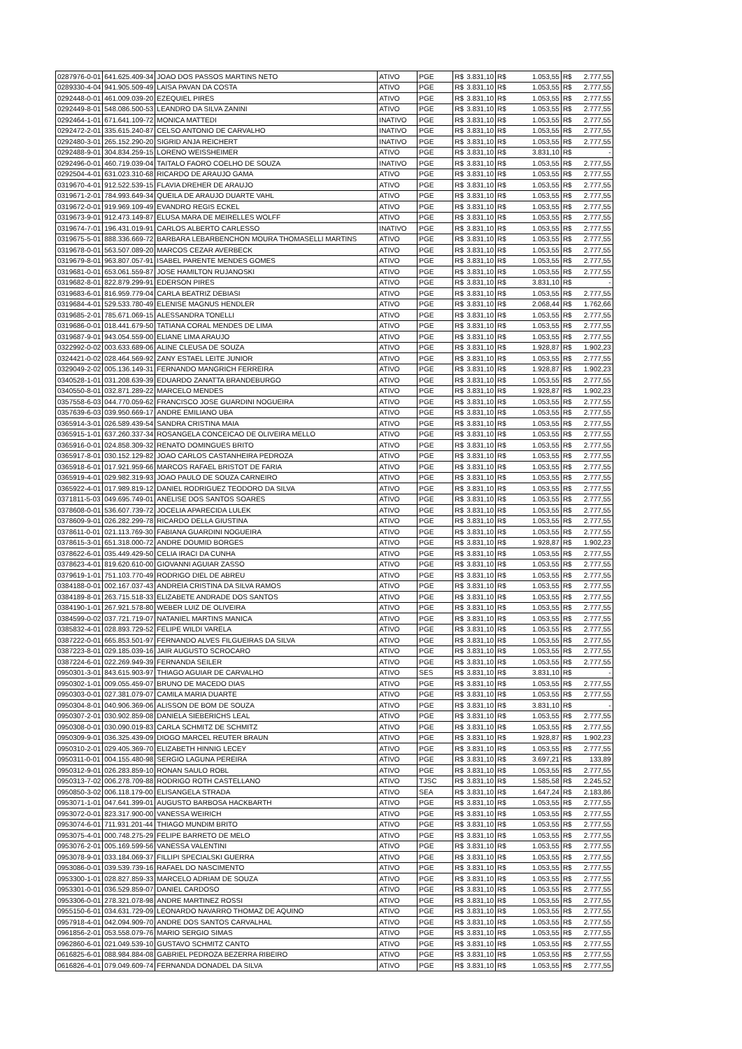| 0287976-0-01 | 641.625.409-34 | JOAO DOS PASSOS MARTINS NETO | ATIVO | PGE | R$ | 3.831,10 | R$ | 1.053,55 | R$ | 2.777,55 |
| 0289330-4-04 | 941.905.509-49 | LAISA PAVAN DA COSTA | ATIVO | PGE | R$ | 3.831,10 | R$ | 1.053,55 | R$ | 2.777,55 |
| 0292448-0-01 | 461.009.039-20 | EZEQUIEL PIRES | ATIVO | PGE | R$ | 3.831,10 | R$ | 1.053,55 | R$ | 2.777,55 |
| 0292449-8-01 | 548.086.500-53 | LEANDRO DA SILVA ZANINI | ATIVO | PGE | R$ | 3.831,10 | R$ | 1.053,55 | R$ | 2.777,55 |
| 0292464-1-01 | 671.641.109-72 | MONICA MATTEDI | INATIVO | PGE | R$ | 3.831,10 | R$ | 1.053,55 | R$ | 2.777,55 |
| 0292472-2-01 | 335.615.240-87 | CELSO ANTONIO DE CARVALHO | INATIVO | PGE | R$ | 3.831,10 | R$ | 1.053,55 | R$ | 2.777,55 |
| 0292480-3-01 | 265.152.290-20 | SIGRID ANJA REICHERT | INATIVO | PGE | R$ | 3.831,10 | R$ | 1.053,55 | R$ | 2.777,55 |
| 0292488-9-01 | 304.834.259-15 | LORENO WEISSHEIMER | ATIVO | PGE | R$ | 3.831,10 | R$ | 3.831,10 | R$ | - |
| 0292496-0-01 | 460.719.039-04 | TAITALO FAORO COELHO DE SOUZA | INATIVO | PGE | R$ | 3.831,10 | R$ | 1.053,55 | R$ | 2.777,55 |
| 0292504-4-01 | 631.023.310-68 | RICARDO DE ARAUJO GAMA | ATIVO | PGE | R$ | 3.831,10 | R$ | 1.053,55 | R$ | 2.777,55 |
| 0319670-4-01 | 912.522.539-15 | FLAVIA DREHER DE ARAUJO | ATIVO | PGE | R$ | 3.831,10 | R$ | 1.053,55 | R$ | 2.777,55 |
| 0319671-2-01 | 784.993.649-34 | QUEILA DE ARAUJO DUARTE VAHL | ATIVO | PGE | R$ | 3.831,10 | R$ | 1.053,55 | R$ | 2.777,55 |
| 0319672-0-01 | 919.969.109-49 | EVANDRO REGIS ECKEL | ATIVO | PGE | R$ | 3.831,10 | R$ | 1.053,55 | R$ | 2.777,55 |
| 0319673-9-01 | 912.473.149-87 | ELUSA MARA DE MEIRELLES WOLFF | ATIVO | PGE | R$ | 3.831,10 | R$ | 1.053,55 | R$ | 2.777,55 |
| 0319674-7-01 | 196.431.019-91 | CARLOS ALBERTO CARLESSO | INATIVO | PGE | R$ | 3.831,10 | R$ | 1.053,55 | R$ | 2.777,55 |
| 0319675-5-01 | 888.336.669-72 | BARBARA LEBARBENCHON MOURA THOMASELLI MARTINS | ATIVO | PGE | R$ | 3.831,10 | R$ | 1.053,55 | R$ | 2.777,55 |
| 0319678-0-01 | 563.507.089-20 | MARCOS CEZAR AVERBECK | ATIVO | PGE | R$ | 3.831,10 | R$ | 1.053,55 | R$ | 2.777,55 |
| 0319679-8-01 | 963.807.057-91 | ISABEL PARENTE MENDES GOMES | ATIVO | PGE | R$ | 3.831,10 | R$ | 1.053,55 | R$ | 2.777,55 |
| 0319681-0-01 | 653.061.559-87 | JOSE HAMILTON RUJANOSKI | ATIVO | PGE | R$ | 3.831,10 | R$ | 1.053,55 | R$ | 2.777,55 |
| 0319682-8-01 | 822.879.299-91 | EDERSON PIRES | ATIVO | PGE | R$ | 3.831,10 | R$ | 3.831,10 | R$ | - |
| 0319683-6-01 | 816.959.779-04 | CARLA BEATRIZ DEBIASI | ATIVO | PGE | R$ | 3.831,10 | R$ | 1.053,55 | R$ | 2.777,55 |
| 0319684-4-01 | 529.533.780-49 | ELENISE MAGNUS HENDLER | ATIVO | PGE | R$ | 3.831,10 | R$ | 2.068,44 | R$ | 1.762,66 |
| 0319685-2-01 | 785.671.069-15 | ALESSANDRA TONELLI | ATIVO | PGE | R$ | 3.831,10 | R$ | 1.053,55 | R$ | 2.777,55 |
| 0319686-0-01 | 018.441.679-50 | TATIANA CORAL MENDES DE LIMA | ATIVO | PGE | R$ | 3.831,10 | R$ | 1.053,55 | R$ | 2.777,55 |
| 0319687-9-01 | 943.054.559-00 | ELIANE LIMA ARAUJO | ATIVO | PGE | R$ | 3.831,10 | R$ | 1.053,55 | R$ | 2.777,55 |
| 0322992-0-02 | 003.633.689-06 | ALINE CLEUSA DE SOUZA | ATIVO | PGE | R$ | 3.831,10 | R$ | 1.928,87 | R$ | 1.902,23 |
| 0324421-0-02 | 028.464.569-92 | ZANY ESTAEL LEITE JUNIOR | ATIVO | PGE | R$ | 3.831,10 | R$ | 1.053,55 | R$ | 2.777,55 |
| 0329049-2-02 | 005.136.149-31 | FERNANDO MANGRICH FERREIRA | ATIVO | PGE | R$ | 3.831,10 | R$ | 1.928,87 | R$ | 1.902,23 |
| 0340528-1-01 | 031.208.639-39 | EDUARDO ZANATTA BRANDEBURGO | ATIVO | PGE | R$ | 3.831,10 | R$ | 1.053,55 | R$ | 2.777,55 |
| 0340550-8-01 | 032.871.289-22 | MARCELO MENDES | ATIVO | PGE | R$ | 3.831,10 | R$ | 1.928,87 | R$ | 1.902,23 |
| 0357558-6-03 | 044.770.059-62 | FRANCISCO JOSE GUARDINI NOGUEIRA | ATIVO | PGE | R$ | 3.831,10 | R$ | 1.053,55 | R$ | 2.777,55 |
| 0357639-6-03 | 039.950.669-17 | ANDRE EMILIANO UBA | ATIVO | PGE | R$ | 3.831,10 | R$ | 1.053,55 | R$ | 2.777,55 |
| 0365914-3-01 | 026.589.439-54 | SANDRA CRISTINA MAIA | ATIVO | PGE | R$ | 3.831,10 | R$ | 1.053,55 | R$ | 2.777,55 |
| 0365915-1-01 | 637.260.337-34 | ROSANGELA CONCEICAO DE OLIVEIRA MELLO | ATIVO | PGE | R$ | 3.831,10 | R$ | 1.053,55 | R$ | 2.777,55 |
| 0365916-0-01 | 024.858.309-32 | RENATO DOMINGUES BRITO | ATIVO | PGE | R$ | 3.831,10 | R$ | 1.053,55 | R$ | 2.777,55 |
| 0365917-8-01 | 030.152.129-82 | JOAO CARLOS CASTANHEIRA PEDROZA | ATIVO | PGE | R$ | 3.831,10 | R$ | 1.053,55 | R$ | 2.777,55 |
| 0365918-6-01 | 017.921.959-66 | MARCOS RAFAEL BRISTOT DE FARIA | ATIVO | PGE | R$ | 3.831,10 | R$ | 1.053,55 | R$ | 2.777,55 |
| 0365919-4-01 | 029.982.319-93 | JOAO PAULO DE SOUZA CARNEIRO | ATIVO | PGE | R$ | 3.831,10 | R$ | 1.053,55 | R$ | 2.777,55 |
| 0365922-4-01 | 017.989.819-12 | DANIEL RODRIGUEZ TEODORO DA SILVA | ATIVO | PGE | R$ | 3.831,10 | R$ | 1.053,55 | R$ | 2.777,55 |
| 0371811-5-03 | 049.695.749-01 | ANELISE DOS SANTOS SOARES | ATIVO | PGE | R$ | 3.831,10 | R$ | 1.053,55 | R$ | 2.777,55 |
| 0378608-0-01 | 536.607.739-72 | JOCELIA APARECIDA LULEK | ATIVO | PGE | R$ | 3.831,10 | R$ | 1.053,55 | R$ | 2.777,55 |
| 0378609-9-01 | 026.282.299-78 | RICARDO DELLA GIUSTINA | ATIVO | PGE | R$ | 3.831,10 | R$ | 1.053,55 | R$ | 2.777,55 |
| 0378611-0-01 | 021.113.769-30 | FABIANA GUARDINI NOGUEIRA | ATIVO | PGE | R$ | 3.831,10 | R$ | 1.053,55 | R$ | 2.777,55 |
| 0378615-3-01 | 651.318.000-72 | ANDRE DOUMID BORGES | ATIVO | PGE | R$ | 3.831,10 | R$ | 1.928,87 | R$ | 1.902,23 |
| 0378622-6-01 | 035.449.429-50 | CELIA IRACI DA CUNHA | ATIVO | PGE | R$ | 3.831,10 | R$ | 1.053,55 | R$ | 2.777,55 |
| 0378623-4-01 | 819.620.610-00 | GIOVANNI AGUIAR ZASSO | ATIVO | PGE | R$ | 3.831,10 | R$ | 1.053,55 | R$ | 2.777,55 |
| 0379619-1-01 | 751.103.770-49 | RODRIGO DIEL DE ABREU | ATIVO | PGE | R$ | 3.831,10 | R$ | 1.053,55 | R$ | 2.777,55 |
| 0384188-0-01 | 002.167.037-43 | ANDREIA CRISTINA DA SILVA RAMOS | ATIVO | PGE | R$ | 3.831,10 | R$ | 1.053,55 | R$ | 2.777,55 |
| 0384189-8-01 | 263.715.518-33 | ELIZABETE ANDRADE DOS SANTOS | ATIVO | PGE | R$ | 3.831,10 | R$ | 1.053,55 | R$ | 2.777,55 |
| 0384190-1-01 | 267.921.578-80 | WEBER LUIZ DE OLIVEIRA | ATIVO | PGE | R$ | 3.831,10 | R$ | 1.053,55 | R$ | 2.777,55 |
| 0384599-0-02 | 037.721.719-07 | NATANIEL MARTINS MANICA | ATIVO | PGE | R$ | 3.831,10 | R$ | 1.053,55 | R$ | 2.777,55 |
| 0385832-4-01 | 028.893.729-52 | FELIPE WILDI VARELA | ATIVO | PGE | R$ | 3.831,10 | R$ | 1.053,55 | R$ | 2.777,55 |
| 0387222-0-01 | 665.853.501-97 | FERNANDO ALVES FILGUEIRAS DA SILVA | ATIVO | PGE | R$ | 3.831,10 | R$ | 1.053,55 | R$ | 2.777,55 |
| 0387223-8-01 | 029.185.039-16 | JAIR AUGUSTO SCROCARO | ATIVO | PGE | R$ | 3.831,10 | R$ | 1.053,55 | R$ | 2.777,55 |
| 0387224-6-01 | 022.269.949-39 | FERNANDA SEILER | ATIVO | PGE | R$ | 3.831,10 | R$ | 1.053,55 | R$ | 2.777,55 |
| 0950301-3-01 | 843.615.903-97 | THIAGO AGUIAR DE CARVALHO | ATIVO | SES | R$ | 3.831,10 | R$ | 3.831,10 | R$ | - |
| 0950302-1-01 | 009.055.459-07 | BRUNO DE MACEDO DIAS | ATIVO | PGE | R$ | 3.831,10 | R$ | 1.053,55 | R$ | 2.777,55 |
| 0950303-0-01 | 027.381.079-07 | CAMILA MARIA DUARTE | ATIVO | PGE | R$ | 3.831,10 | R$ | 1.053,55 | R$ | 2.777,55 |
| 0950304-8-01 | 040.906.369-06 | ALISSON DE BOM DE SOUZA | ATIVO | PGE | R$ | 3.831,10 | R$ | 3.831,10 | R$ | - |
| 0950307-2-01 | 030.902.859-08 | DANIELA SIEBERICHS LEAL | ATIVO | PGE | R$ | 3.831,10 | R$ | 1.053,55 | R$ | 2.777,55 |
| 0950308-0-01 | 030.090.019-83 | CARLA SCHMITZ DE SCHMITZ | ATIVO | PGE | R$ | 3.831,10 | R$ | 1.053,55 | R$ | 2.777,55 |
| 0950309-9-01 | 036.325.439-09 | DIOGO MARCEL REUTER BRAUN | ATIVO | PGE | R$ | 3.831,10 | R$ | 1.928,87 | R$ | 1.902,23 |
| 0950310-2-01 | 029.405.369-70 | ELIZABETH HINNIG LECEY | ATIVO | PGE | R$ | 3.831,10 | R$ | 1.053,55 | R$ | 2.777,55 |
| 0950311-0-01 | 004.155.480-98 | SERGIO LAGUNA PEREIRA | ATIVO | PGE | R$ | 3.831,10 | R$ | 3.697,21 | R$ | 133,89 |
| 0950312-9-01 | 026.283.859-10 | RONAN SAULO ROBL | ATIVO | PGE | R$ | 3.831,10 | R$ | 1.053,55 | R$ | 2.777,55 |
| 0950313-7-02 | 006.278.709-88 | RODRIGO ROTH CASTELLANO | ATIVO | TJSC | R$ | 3.831,10 | R$ | 1.585,58 | R$ | 2.245,52 |
| 0950850-3-02 | 006.118.179-00 | ELISANGELA STRADA | ATIVO | SEA | R$ | 3.831,10 | R$ | 1.647,24 | R$ | 2.183,86 |
| 0953071-1-01 | 047.641.399-01 | AUGUSTO BARBOSA HACKBARTH | ATIVO | PGE | R$ | 3.831,10 | R$ | 1.053,55 | R$ | 2.777,55 |
| 0953072-0-01 | 823.317.900-00 | VANESSA WEIRICH | ATIVO | PGE | R$ | 3.831,10 | R$ | 1.053,55 | R$ | 2.777,55 |
| 0953074-6-01 | 711.931.201-44 | THIAGO MUNDIM BRITO | ATIVO | PGE | R$ | 3.831,10 | R$ | 1.053,55 | R$ | 2.777,55 |
| 0953075-4-01 | 000.748.275-29 | FELIPE BARRETO DE MELO | ATIVO | PGE | R$ | 3.831,10 | R$ | 1.053,55 | R$ | 2.777,55 |
| 0953076-2-01 | 005.169.599-56 | VANESSA VALENTINI | ATIVO | PGE | R$ | 3.831,10 | R$ | 1.053,55 | R$ | 2.777,55 |
| 0953078-9-01 | 033.184.069-37 | FILLIPI SPECIALSKI GUERRA | ATIVO | PGE | R$ | 3.831,10 | R$ | 1.053,55 | R$ | 2.777,55 |
| 0953086-0-01 | 039.539.739-16 | RAFAEL DO NASCIMENTO | ATIVO | PGE | R$ | 3.831,10 | R$ | 1.053,55 | R$ | 2.777,55 |
| 0953300-1-01 | 028.827.859-33 | MARCELO ADRIAM DE SOUZA | ATIVO | PGE | R$ | 3.831,10 | R$ | 1.053,55 | R$ | 2.777,55 |
| 0953301-0-01 | 036.529.859-07 | DANIEL CARDOSO | ATIVO | PGE | R$ | 3.831,10 | R$ | 1.053,55 | R$ | 2.777,55 |
| 0953306-0-01 | 278.321.078-98 | ANDRE MARTINEZ ROSSI | ATIVO | PGE | R$ | 3.831,10 | R$ | 1.053,55 | R$ | 2.777,55 |
| 0955150-6-01 | 034.631.729-09 | LEONARDO NAVARRO THOMAZ DE AQUINO | ATIVO | PGE | R$ | 3.831,10 | R$ | 1.053,55 | R$ | 2.777,55 |
| 0957918-4-01 | 042.094.909-70 | ANDRE DOS SANTOS CARVALHAL | ATIVO | PGE | R$ | 3.831,10 | R$ | 1.053,55 | R$ | 2.777,55 |
| 0961856-2-01 | 053.558.079-76 | MARIO SERGIO SIMAS | ATIVO | PGE | R$ | 3.831,10 | R$ | 1.053,55 | R$ | 2.777,55 |
| 0962860-6-01 | 021.049.539-10 | GUSTAVO SCHMITZ CANTO | ATIVO | PGE | R$ | 3.831,10 | R$ | 1.053,55 | R$ | 2.777,55 |
| 0616825-6-01 | 088.984.884-08 | GABRIEL PEDROZA BEZERRA RIBEIRO | ATIVO | PGE | R$ | 3.831,10 | R$ | 1.053,55 | R$ | 2.777,55 |
| 0616826-4-01 | 079.049.609-74 | FERNANDA DONADEL DA SILVA | ATIVO | PGE | R$ | 3.831,10 | R$ | 1.053,55 | R$ | 2.777,55 |